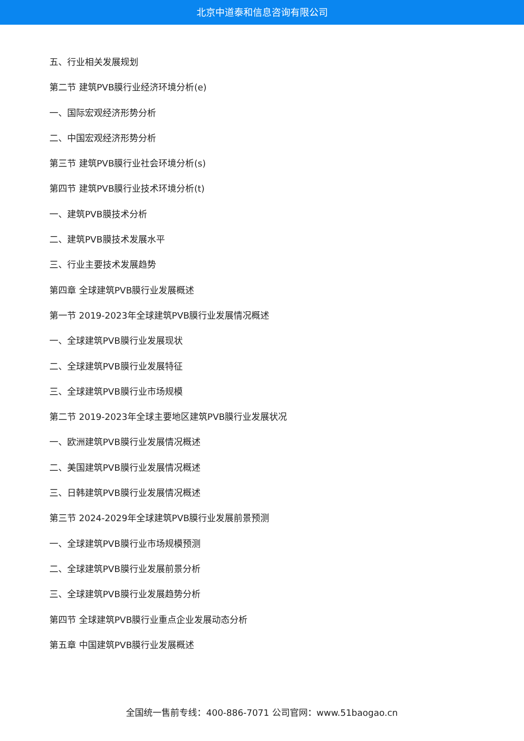北京中道泰和信息咨询有限公司
五、行业相关发展规划
第二节 建筑PVB膜行业经济环境分析(e)
一、国际宏观经济形势分析
二、中国宏观经济形势分析
第三节 建筑PVB膜行业社会环境分析(s)
第四节 建筑PVB膜行业技术环境分析(t)
一、建筑PVB膜技术分析
二、建筑PVB膜技术发展水平
三、行业主要技术发展趋势
第四章 全球建筑PVB膜行业发展概述
第一节 2019-2023年全球建筑PVB膜行业发展情况概述
一、全球建筑PVB膜行业发展现状
二、全球建筑PVB膜行业发展特征
三、全球建筑PVB膜行业市场规模
第二节 2019-2023年全球主要地区建筑PVB膜行业发展状况
一、欧洲建筑PVB膜行业发展情况概述
二、美国建筑PVB膜行业发展情况概述
三、日韩建筑PVB膜行业发展情况概述
第三节 2024-2029年全球建筑PVB膜行业发展前景预测
一、全球建筑PVB膜行业市场规模预测
二、全球建筑PVB膜行业发展前景分析
三、全球建筑PVB膜行业发展趋势分析
第四节 全球建筑PVB膜行业重点企业发展动态分析
第五章 中国建筑PVB膜行业发展概述
全国统一售前专线：400-886-7071 公司官网：www.51baogao.cn